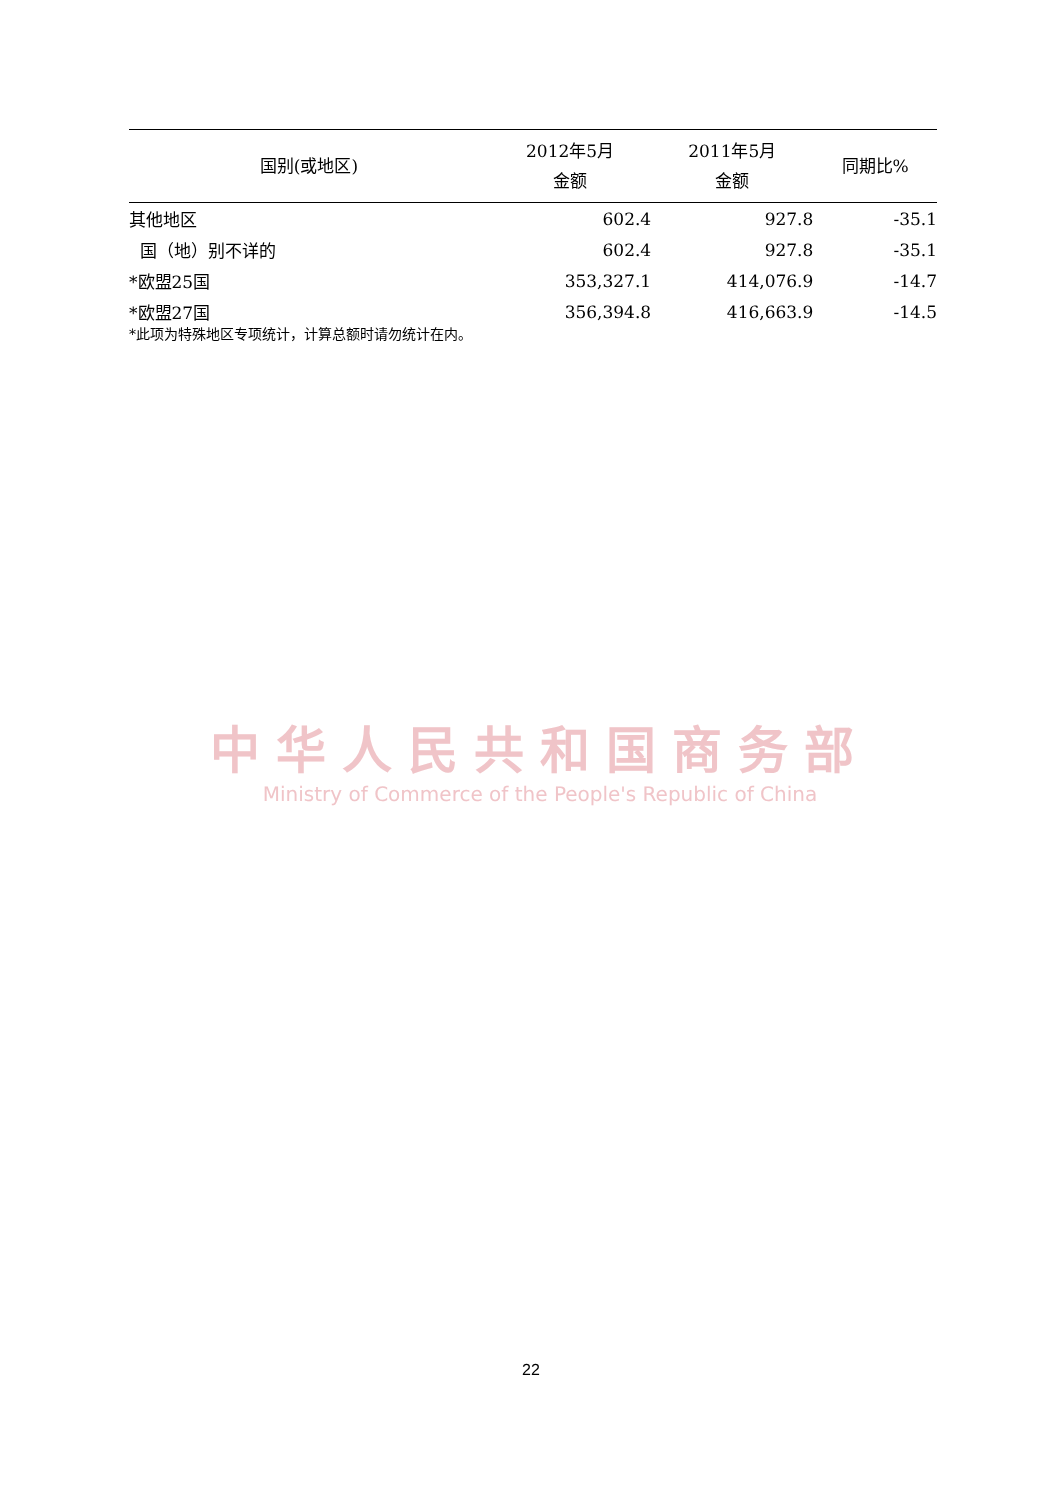| 国别(或地区) | 2012年5月 金额 | 2011年5月 金额 | 同期比% |
| --- | --- | --- | --- |
| 其他地区 | 602.4 | 927.8 | -35.1 |
| 国（地）别不详的 | 602.4 | 927.8 | -35.1 |
| *欧盟25国 | 353,327.1 | 414,076.9 | -14.7 |
| *欧盟27国 | 356,394.8 | 416,663.9 | -14.5 |
*此项为特殊地区专项统计，计算总额时请勿统计在内。
中华人民共和国商务部
Ministry of Commerce of the People's Republic of China
22